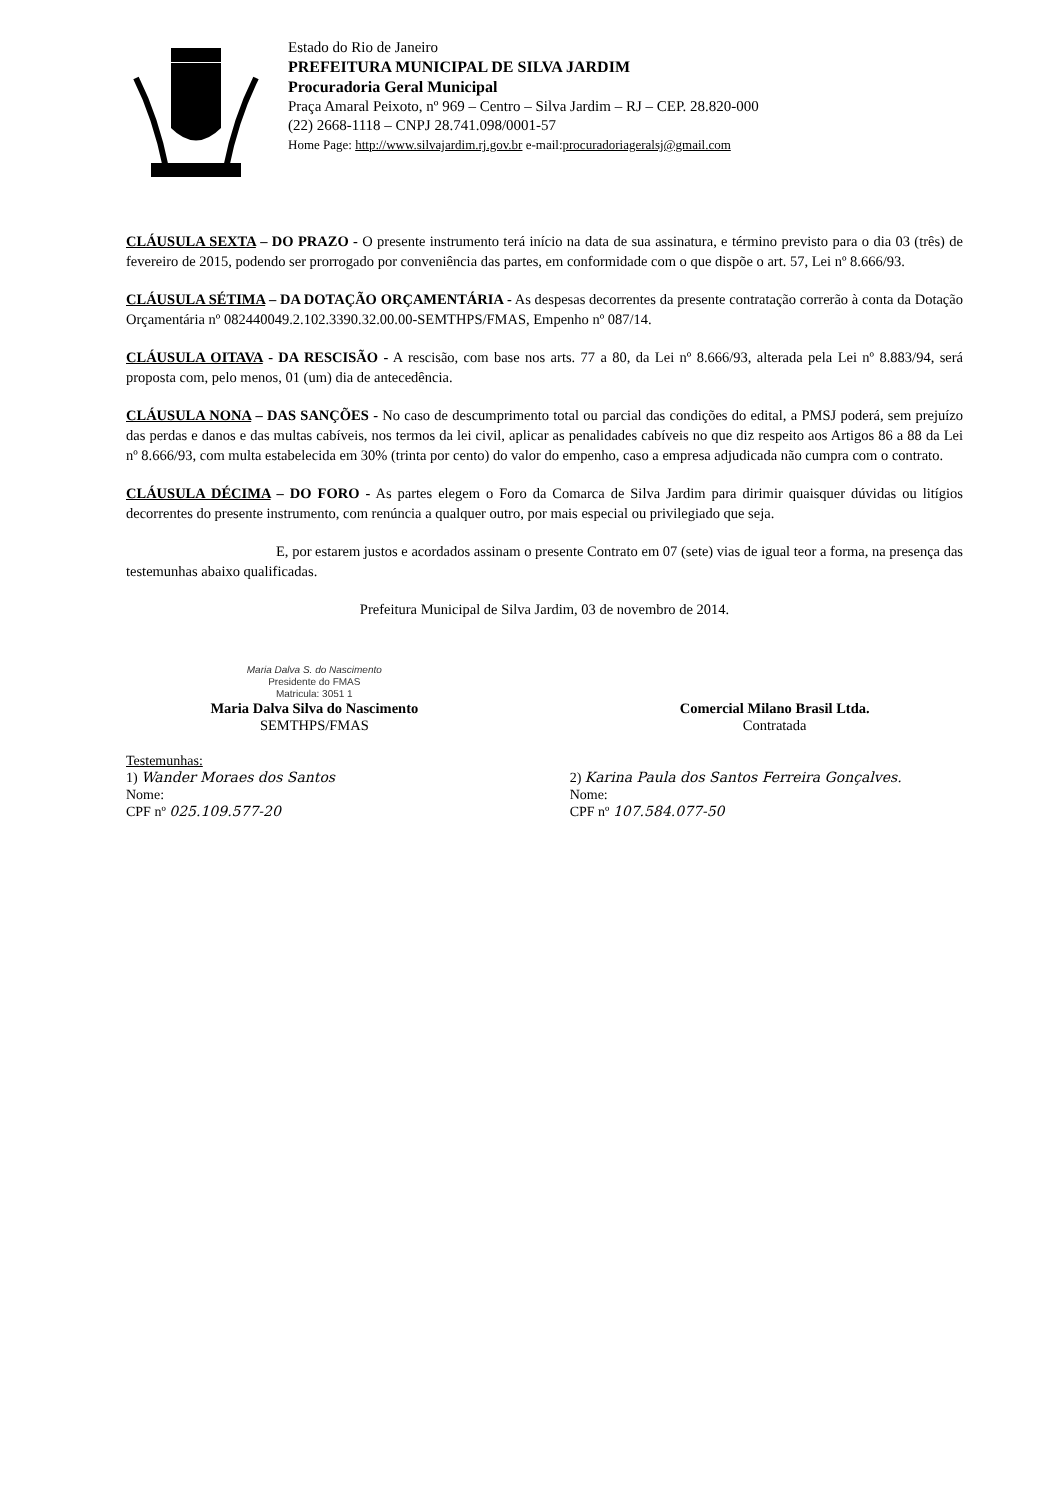Estado do Rio de Janeiro
PREFEITURA MUNICIPAL DE SILVA JARDIM
Procuradoria Geral Municipal
Praça Amaral Peixoto, nº 969 – Centro – Silva Jardim – RJ – CEP. 28.820-000
(22) 2668-1118 – CNPJ 28.741.098/0001-57
Home Page: http://www.silvajardim.rj.gov.br e-mail:procuradoriageralsj@gmail.com
CLÁUSULA SEXTA – DO PRAZO - O presente instrumento terá início na data de sua assinatura, e término previsto para o dia 03 (três) de fevereiro de 2015, podendo ser prorrogado por conveniência das partes, em conformidade com o que dispõe o art. 57, Lei nº 8.666/93.
CLÁUSULA SÉTIMA – DA DOTAÇÃO ORÇAMENTÁRIA - As despesas decorrentes da presente contratação correrão à conta da Dotação Orçamentária nº 082440049.2.102.3390.32.00.00-SEMTHPS/FMAS, Empenho nº 087/14.
CLÁUSULA OITAVA - DA RESCISÃO - A rescisão, com base nos arts. 77 a 80, da Lei nº 8.666/93, alterada pela Lei nº 8.883/94, será proposta com, pelo menos, 01 (um) dia de antecedência.
CLÁUSULA NONA – DAS SANÇÕES - No caso de descumprimento total ou parcial das condições do edital, a PMSJ poderá, sem prejuízo das perdas e danos e das multas cabíveis, nos termos da lei civil, aplicar as penalidades cabíveis no que diz respeito aos Artigos 86 a 88 da Lei nº 8.666/93, com multa estabelecida em 30% (trinta por cento) do valor do empenho, caso a empresa adjudicada não cumpra com o contrato.
CLÁUSULA DÉCIMA – DO FORO - As partes elegem o Foro da Comarca de Silva Jardim para dirimir quaisquer dúvidas ou litígios decorrentes do presente instrumento, com renúncia a qualquer outro, por mais especial ou privilegiado que seja.
E, por estarem justos e acordados assinam o presente Contrato em 07 (sete) vias de igual teor a forma, na presença das testemunhas abaixo qualificadas.
Prefeitura Municipal de Silva Jardim, 03 de novembro de 2014.
Maria Dalva S. do Nascimento
Presidente do FMAS
Matricula: 3051 1
Maria Dalva Silva do Nascimento
SEMTHPS/FMAS
Comercial Milano Brasil Ltda.
Contratada
Testemunhas:
1) Wander Moraes dos Santos
Nome:
CPF nº 025.109.577-20
2) Karina Paula dos Santos Ferreira Gonçalves.
Nome:
CPF nº 107.584.077-50